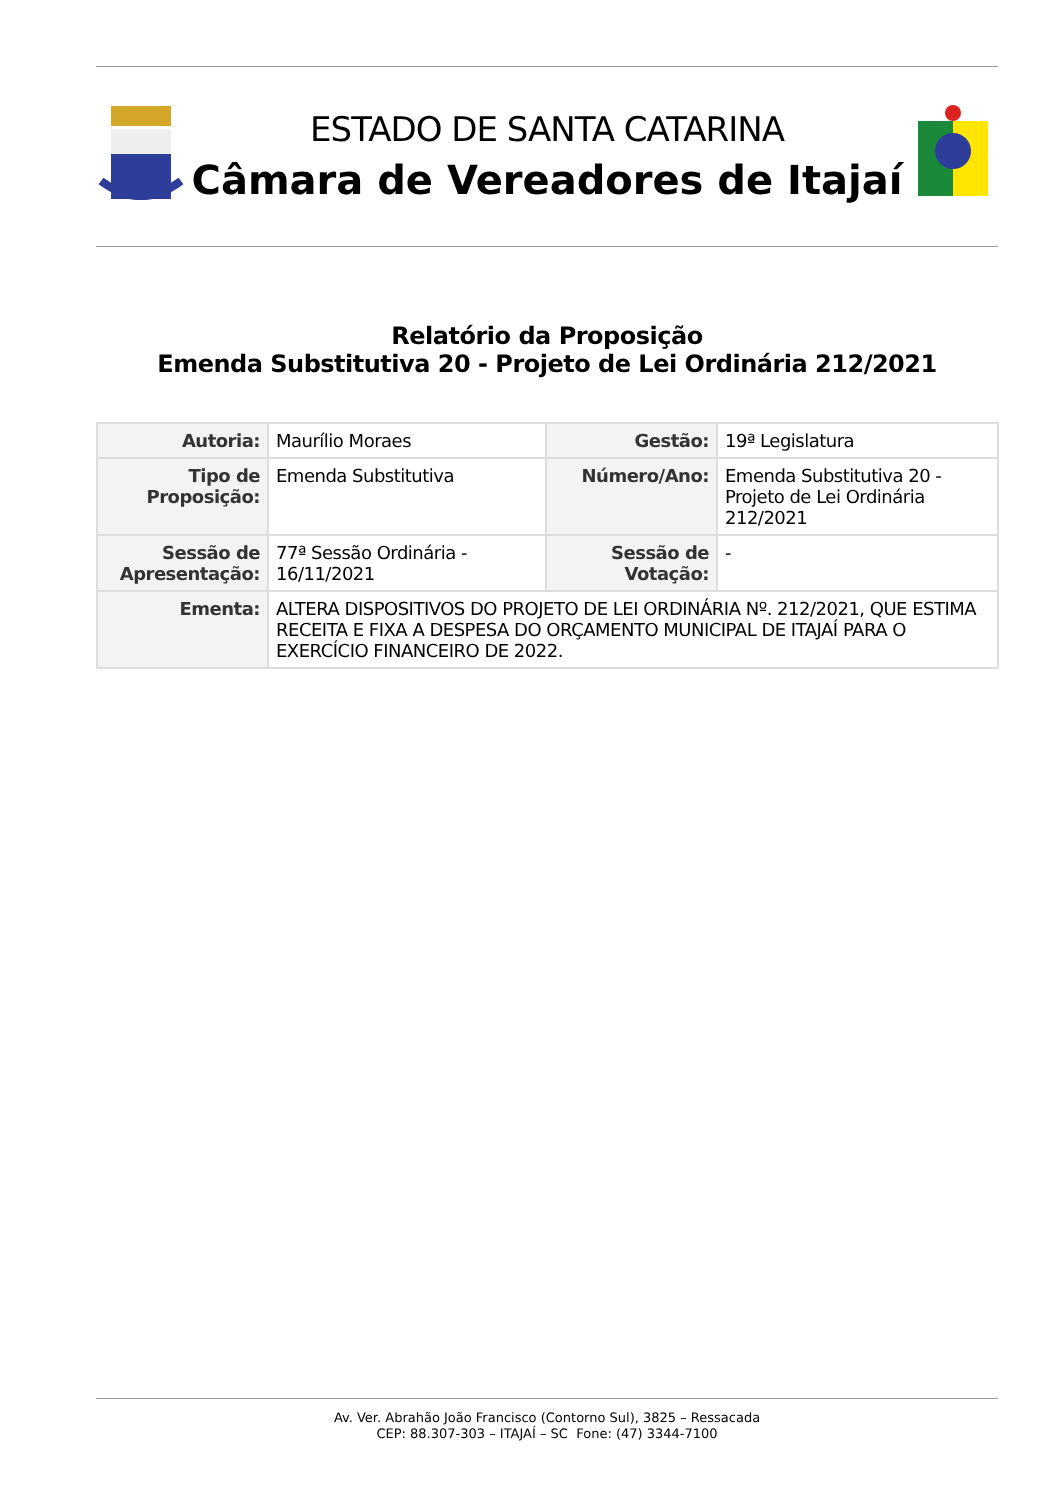ESTADO DE SANTA CATARINA
Câmara de Vereadores de Itajaí
Relatório da Proposição
Emenda Substitutiva 20 - Projeto de Lei Ordinária 212/2021
| Autoria: | Maurílio Moraes | Gestão: | 19ª Legislatura |
| Tipo de Proposição: | Emenda Substitutiva | Número/Ano: | Emenda Substitutiva 20 - Projeto de Lei Ordinária 212/2021 |
| Sessão de Apresentação: | 77ª Sessão Ordinária - 16/11/2021 | Sessão de Votação: | - |
| Ementa: | ALTERA DISPOSITIVOS DO PROJETO DE LEI ORDINÁRIA Nº. 212/2021, QUE ESTIMA RECEITA E FIXA A DESPESA DO ORÇAMENTO MUNICIPAL DE ITAJAÍ PARA O EXERCÍCIO FINANCEIRO DE 2022. | | |
Av. Ver. Abrahão João Francisco (Contorno Sul), 3825 – Ressacada
CEP: 88.307-303 – ITAJAÍ – SC Fone: (47) 3344-7100